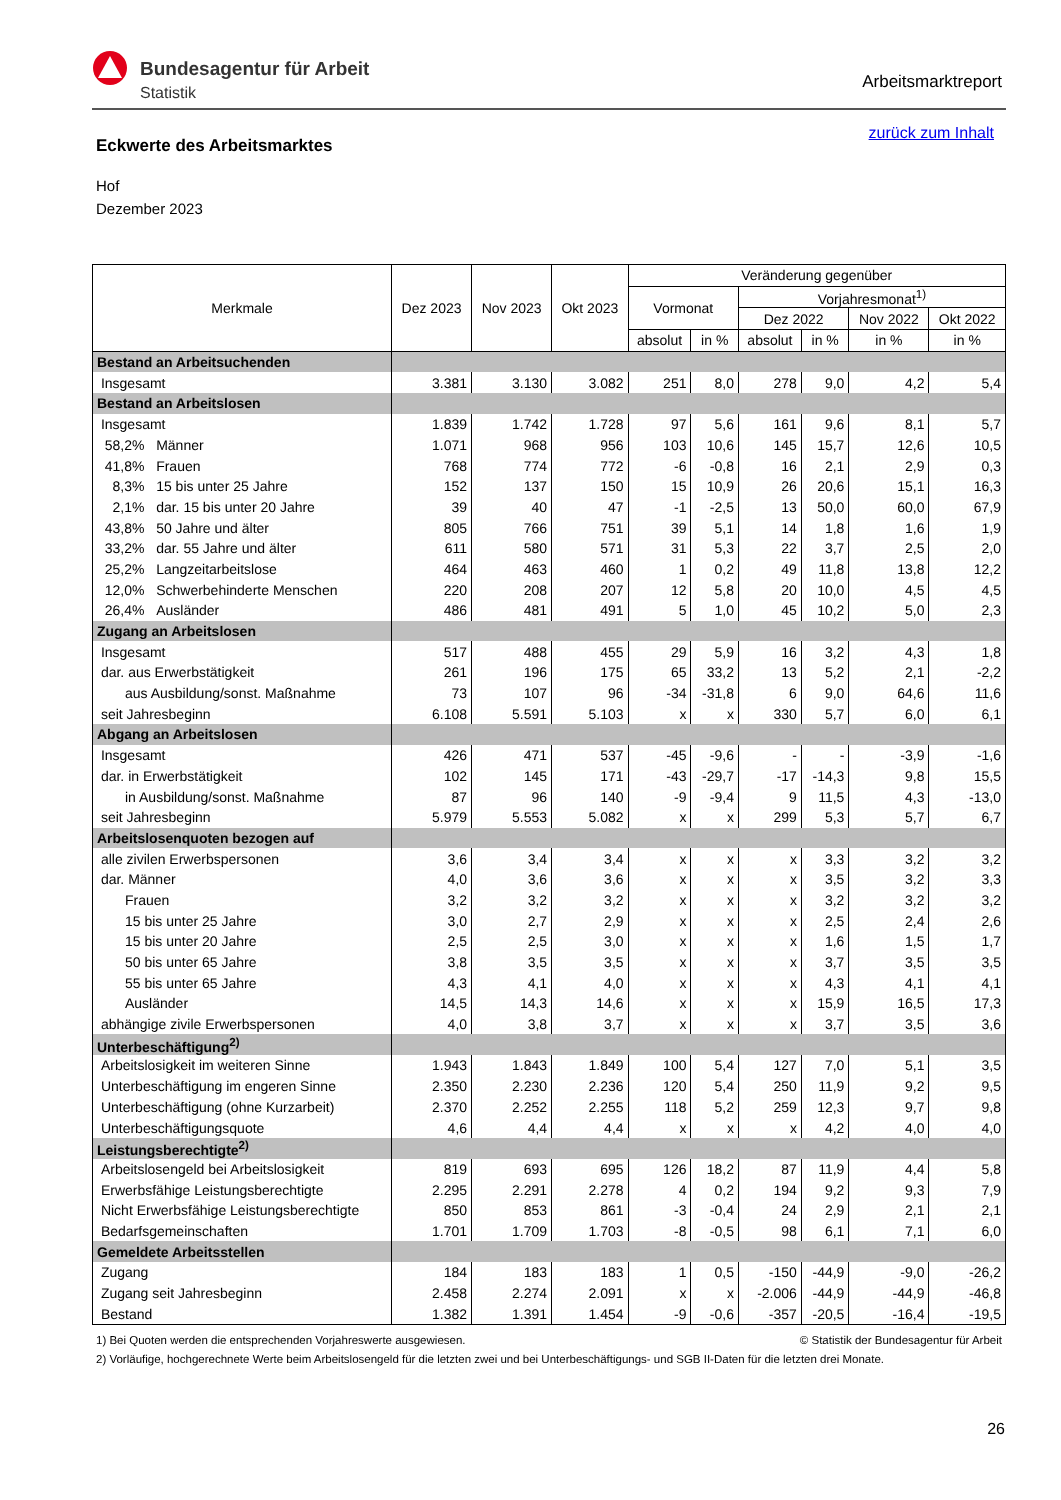Bundesagentur für Arbeit
Statistik
Arbeitsmarktreport
zurück zum Inhalt
Eckwerte des Arbeitsmarktes
Hof
Dezember 2023
| Merkmale | Dez 2023 | Nov 2023 | Okt 2023 | Veränderung gegenüber | | | | | |
| --- | --- | --- | --- | --- | --- | --- | --- | --- | --- |
| | | | | Vormonat | | Vorjahresmonat<sup>1)</sup> | | | |
| | | | | | | Dez 2022 | | Nov 2022 | Okt 2022 |
| | | | | absolut | in % | absolut | in % | in % | in % |
| Bestand an Arbeitsuchenden | | | | | | | | | |
| Insgesamt | 3.381 | 3.130 | 3.082 | 251 | 8,0 | 278 | 9,0 | 4,2 | 5,4 |
| Bestand an Arbeitslosen | | | | | | | | | |
| Insgesamt | 1.839 | 1.742 | 1.728 | 97 | 5,6 | 161 | 9,6 | 8,1 | 5,7 |
| 58,2% Männer | 1.071 | 968 | 956 | 103 | 10,6 | 145 | 15,7 | 12,6 | 10,5 |
| 41,8% Frauen | 768 | 774 | 772 | -6 | -0,8 | 16 | 2,1 | 2,9 | 0,3 |
| 8,3% 15 bis unter 25 Jahre | 152 | 137 | 150 | 15 | 10,9 | 26 | 20,6 | 15,1 | 16,3 |
| 2,1% dar. 15 bis unter 20 Jahre | 39 | 40 | 47 | -1 | -2,5 | 13 | 50,0 | 60,0 | 67,9 |
| 43,8% 50 Jahre und älter | 805 | 766 | 751 | 39 | 5,1 | 14 | 1,8 | 1,6 | 1,9 |
| 33,2% dar. 55 Jahre und älter | 611 | 580 | 571 | 31 | 5,3 | 22 | 3,7 | 2,5 | 2,0 |
| 25,2% Langzeitarbeitslose | 464 | 463 | 460 | 1 | 0,2 | 49 | 11,8 | 13,8 | 12,2 |
| 12,0% Schwerbehinderte Menschen | 220 | 208 | 207 | 12 | 5,8 | 20 | 10,0 | 4,5 | 4,5 |
| 26,4% Ausländer | 486 | 481 | 491 | 5 | 1,0 | 45 | 10,2 | 5,0 | 2,3 |
| Zugang an Arbeitslosen | | | | | | | | | |
| Insgesamt | 517 | 488 | 455 | 29 | 5,9 | 16 | 3,2 | 4,3 | 1,8 |
| dar. aus Erwerbstätigkeit | 261 | 196 | 175 | 65 | 33,2 | 13 | 5,2 | 2,1 | -2,2 |
| aus Ausbildung/sonst. Maßnahme | 73 | 107 | 96 | -34 | -31,8 | 6 | 9,0 | 64,6 | 11,6 |
| seit Jahresbeginn | 6.108 | 5.591 | 5.103 | x | x | 330 | 5,7 | 6,0 | 6,1 |
| Abgang an Arbeitslosen | | | | | | | | | |
| Insgesamt | 426 | 471 | 537 | -45 | -9,6 | - | - | -3,9 | -1,6 |
| dar. in Erwerbstätigkeit | 102 | 145 | 171 | -43 | -29,7 | -17 | -14,3 | 9,8 | 15,5 |
| in Ausbildung/sonst. Maßnahme | 87 | 96 | 140 | -9 | -9,4 | 9 | 11,5 | 4,3 | -13,0 |
| seit Jahresbeginn | 5.979 | 5.553 | 5.082 | x | x | 299 | 5,3 | 5,7 | 6,7 |
| Arbeitslosenquoten bezogen auf | | | | | | | | | |
| alle zivilen Erwerbspersonen | 3,6 | 3,4 | 3,4 | x | x | x | 3,3 | 3,2 | 3,2 |
| dar. Männer | 4,0 | 3,6 | 3,6 | x | x | x | 3,5 | 3,2 | 3,3 |
| Frauen | 3,2 | 3,2 | 3,2 | x | x | x | 3,2 | 3,2 | 3,2 |
| 15 bis unter 25 Jahre | 3,0 | 2,7 | 2,9 | x | x | x | 2,5 | 2,4 | 2,6 |
| 15 bis unter 20 Jahre | 2,5 | 2,5 | 3,0 | x | x | x | 1,6 | 1,5 | 1,7 |
| 50 bis unter 65 Jahre | 3,8 | 3,5 | 3,5 | x | x | x | 3,7 | 3,5 | 3,5 |
| 55 bis unter 65 Jahre | 4,3 | 4,1 | 4,0 | x | x | x | 4,3 | 4,1 | 4,1 |
| Ausländer | 14,5 | 14,3 | 14,6 | x | x | x | 15,9 | 16,5 | 17,3 |
| abhängige zivile Erwerbspersonen | 4,0 | 3,8 | 3,7 | x | x | x | 3,7 | 3,5 | 3,6 |
| Unterbeschäftigung<sup>2)</sup> | | | | | | | | | |
| Arbeitslosigkeit im weiteren Sinne | 1.943 | 1.843 | 1.849 | 100 | 5,4 | 127 | 7,0 | 5,1 | 3,5 |
| Unterbeschäftigung im engeren Sinne | 2.350 | 2.230 | 2.236 | 120 | 5,4 | 250 | 11,9 | 9,2 | 9,5 |
| Unterbeschäftigung (ohne Kurzarbeit) | 2.370 | 2.252 | 2.255 | 118 | 5,2 | 259 | 12,3 | 9,7 | 9,8 |
| Unterbeschäftigungsquote | 4,6 | 4,4 | 4,4 | x | x | x | 4,2 | 4,0 | 4,0 |
| Leistungsberechtigte<sup>2)</sup> | | | | | | | | | |
| Arbeitslosengeld bei Arbeitslosigkeit | 819 | 693 | 695 | 126 | 18,2 | 87 | 11,9 | 4,4 | 5,8 |
| Erwerbsfähige Leistungsberechtigte | 2.295 | 2.291 | 2.278 | 4 | 0,2 | 194 | 9,2 | 9,3 | 7,9 |
| Nicht Erwerbsfähige Leistungsberechtigte | 850 | 853 | 861 | -3 | -0,4 | 24 | 2,9 | 2,1 | 2,1 |
| Bedarfsgemeinschaften | 1.701 | 1.709 | 1.703 | -8 | -0,5 | 98 | 6,1 | 7,1 | 6,0 |
| Gemeldete Arbeitsstellen | | | | | | | | | |
| Zugang | 184 | 183 | 183 | 1 | 0,5 | -150 | -44,9 | -9,0 | -26,2 |
| Zugang seit Jahresbeginn | 2.458 | 2.274 | 2.091 | x | x | -2.006 | -44,9 | -44,9 | -46,8 |
| Bestand | 1.382 | 1.391 | 1.454 | -9 | -0,6 | -357 | -20,5 | -16,4 | -19,5 |
1) Bei Quoten werden die entsprechenden Vorjahreswerte ausgewiesen. © Statistik der Bundesagentur für Arbeit
2) Vorläufige, hochgerechnete Werte beim Arbeitslosengeld für die letzten zwei und bei Unterbeschäftigungs- und SGB II-Daten für die letzten drei Monate.
26